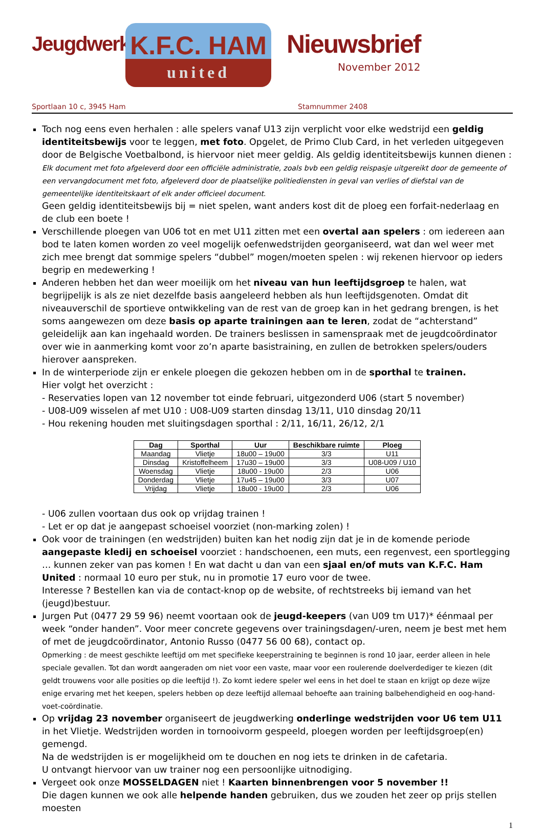Jeugdwerking
K.F.C. HAM
united
Nieuwsbrief
November 2012
Sportlaan 10 c, 3945 Ham Stamnummer 2408
Toch nog eens even herhalen : alle spelers vanaf U13 zijn verplicht voor elke wedstrijd een geldig identiteitsbewijs voor te leggen, met foto. Opgelet, de Primo Club Card, in het verleden uitgegeven door de Belgische Voetbalbond, is hiervoor niet meer geldig. Als geldig identiteitsbewijs kunnen dienen :
Elk document met foto afgeleverd door een officiële administratie, zoals bvb een geldig reispasje uitgereikt door de gemeente of een vervangdocument met foto, afgeleverd door de plaatselijke politiediensten in geval van verlies of diefstal van de gemeentelijke identiteitskaart of elk ander officieel document.
Geen geldig identiteitsbewijs bij = niet spelen, want anders kost dit de ploeg een forfait-nederlaag en de club een boete !
Verschillende ploegen van U06 tot en met U11 zitten met een overtal aan spelers : om iedereen aan bod te laten komen worden zo veel mogelijk oefenwedstrijden georganiseerd, wat dan wel weer met zich mee brengt dat sommige spelers “dubbel” mogen/moeten spelen : wij rekenen hiervoor op ieders begrip en medewerking !
Anderen hebben het dan weer moeilijk om het niveau van hun leeftijdsgroep te halen, wat begrijpelijk is als ze niet dezelfde basis aangeleerd hebben als hun leeftijdsgenoten. Omdat dit niveauverschil de sportieve ontwikkeling van de rest van de groep kan in het gedrang brengen, is het soms aangewezen om deze basis op aparte trainingen aan te leren, zodat de “achterstand” geleidelijk aan kan ingehaald worden. De trainers beslissen in samenspraak met de jeugdcoördinator over wie in aanmerking komt voor zo’n aparte basistraining, en zullen de betrokken spelers/ouders hierover aanspreken.
In de winterperiode zijn er enkele ploegen die gekozen hebben om in de sporthal te trainen.
Hier volgt het overzicht :
- Reservaties lopen van 12 november tot einde februari, uitgezonderd U06 (start 5 november)
- U08-U09 wisselen af met U10 : U08-U09 starten dinsdag 13/11, U10 dinsdag 20/11
- Hou rekening houden met sluitingsdagen sporthal : 2/11, 16/11, 26/12, 2/1
| Dag | Sporthal | Uur | Beschikbare ruimte | Ploeg |
| --- | --- | --- | --- | --- |
| Maandag | Vlietje | 18u00 – 19u00 | 3/3 | U11 |
| Dinsdag | Kristoffelheem | 17u30 – 19u00 | 3/3 | U08-U09 / U10 |
| Woensdag | Vlietje | 18u00 - 19u00 | 2/3 | U06 |
| Donderdag | Vlietje | 17u45 – 19u00 | 3/3 | U07 |
| Vrijdag | Vlietje | 18u00 - 19u00 | 2/3 | U06 |
- U06 zullen voortaan dus ook op vrijdag trainen !
- Let er op dat je aangepast schoeisel voorziet (non-marking zolen) !
Ook voor de trainingen (en wedstrijden) buiten kan het nodig zijn dat je in de komende periode aangepaste kledij en schoeisel voorziet : handschoenen, een muts, een regenvest, een sportlegging … kunnen zeker van pas komen ! En wat dacht u dan van een sjaal en/of muts van K.F.C. Ham United : normaal 10 euro per stuk, nu in promotie 17 euro voor de twee.
Interesse ? Bestellen kan via de contact-knop op de website, of rechtstreeks bij iemand van het (jeugd)bestuur.
Jurgen Put (0477 29 59 96) neemt voortaan ook de jeugd-keepers (van U09 tm U17)* éénmaal per week “onder handen”. Voor meer concrete gegevens over trainingsdagen/-uren, neem je best met hem of met de jeugdcoördinator, Antonio Russo (0477 56 00 68), contact op.
Opmerking : de meest geschikte leeftijd om met specifieke keeperstraining te beginnen is rond 10 jaar, eerder alleen in hele speciale gevallen. Tot dan wordt aangeraden om niet voor een vaste, maar voor een roulerende doelverdediger te kiezen (dit geldt trouwens voor alle posities op die leeftijd !). Zo komt iedere speler wel eens in het doel te staan en krijgt op deze wijze enige ervaring met het keepen, spelers hebben op deze leeftijd allemaal behoefte aan training balbehendigheid en oog-hand-voet-coördinatie.
Op vrijdag 23 november organiseert de jeugdwerking onderlinge wedstrijden voor U6 tem U11 in het Vlietje. Wedstrijden worden in tornooivorm gespeeld, ploegen worden per leeftijdsgroep(en) gemengd.
Na de wedstrijden is er mogelijkheid om te douchen en nog iets te drinken in de cafetaria.
U ontvangt hiervoor van uw trainer nog een persoonlijke uitnodiging.
Vergeet ook onze MOSSELDAGEN niet ! Kaarten binnenbrengen voor 5 november !!
Die dagen kunnen we ook alle helpende handen gebruiken, dus we zouden het zeer op prijs stellen moesten
1